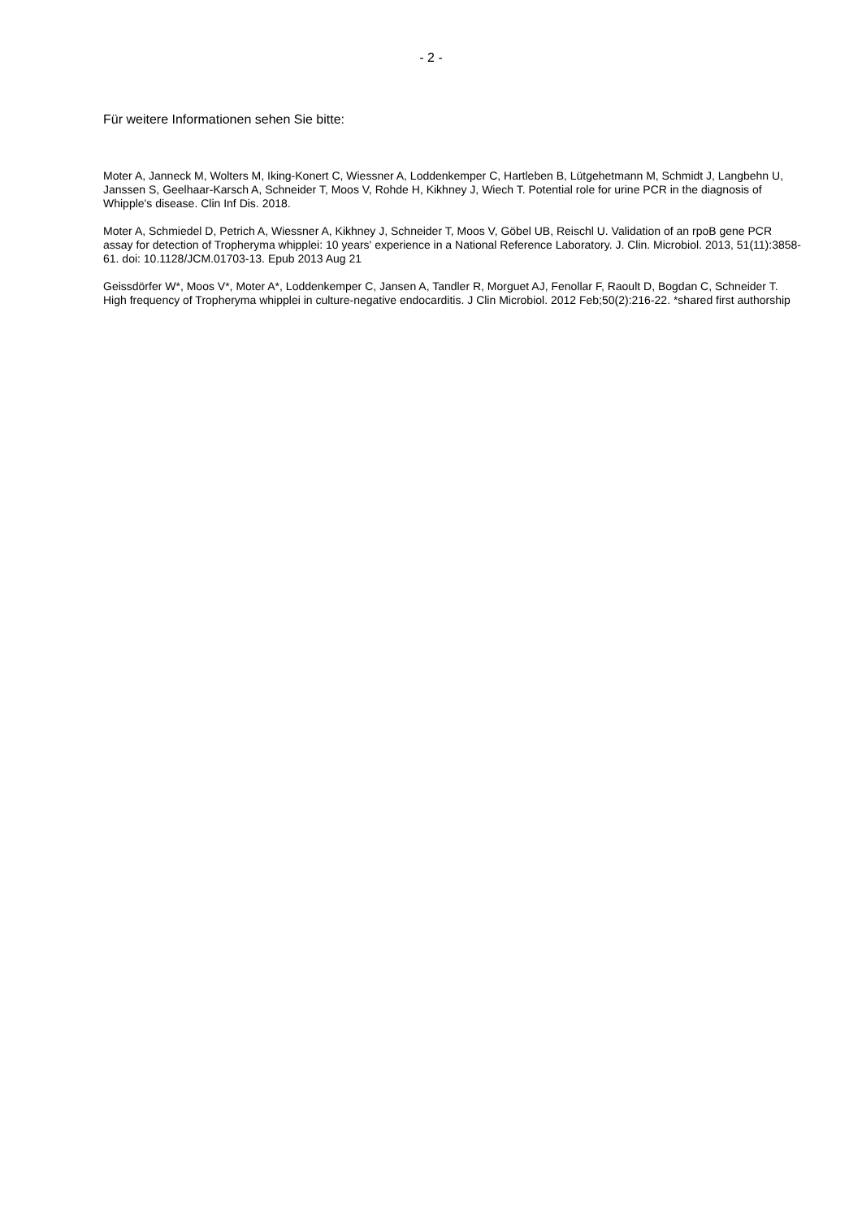- 2 -
Für weitere Informationen sehen Sie bitte:
Moter A, Janneck M, Wolters M, Iking-Konert C, Wiessner A, Loddenkemper C, Hartleben B, Lütgehetmann M, Schmidt J, Langbehn U, Janssen S, Geelhaar-Karsch A, Schneider T, Moos V, Rohde H, Kikhney J, Wiech T. Potential role for urine PCR in the diagnosis of Whipple's disease. Clin Inf Dis. 2018.
Moter A, Schmiedel D, Petrich A, Wiessner A, Kikhney J, Schneider T, Moos V, Göbel UB, Reischl U. Validation of an rpoB gene PCR assay for detection of Tropheryma whipplei: 10 years' experience in a National Reference Laboratory. J. Clin. Microbiol. 2013, 51(11):3858-61. doi: 10.1128/JCM.01703-13. Epub 2013 Aug 21
Geissdörfer W*, Moos V*, Moter A*, Loddenkemper C, Jansen A, Tandler R, Morguet AJ, Fenollar F, Raoult D, Bogdan C, Schneider T. High frequency of Tropheryma whipplei in culture-negative endocarditis. J Clin Microbiol. 2012 Feb;50(2):216-22. *shared first authorship